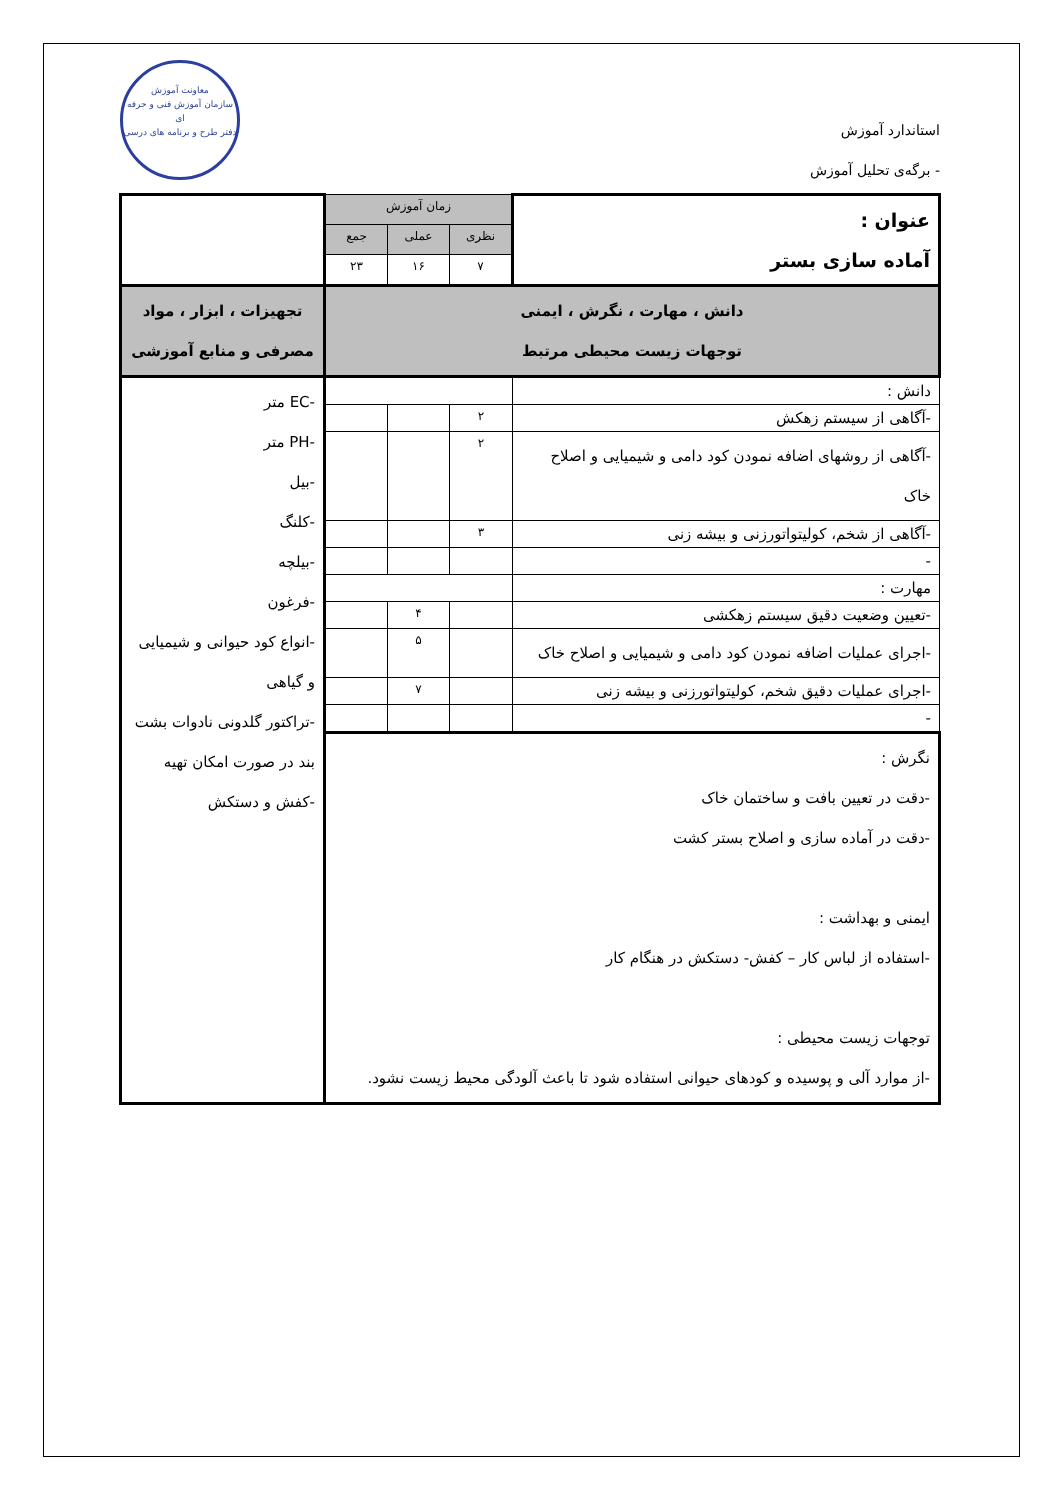استاندارد آموزش
- برگه‌ی تحلیل آموزش
معاونت آموزش
سازمان آموزش فنی و حرفه ای
دفتر طرح و برنامه های درسی
| عنوان : آماده سازی بستر | زمان آموزش | | | |
| | نظری | عملی | جمع | |
| | ۷ | ۱۶ | ۲۳ | |
| دانش ، مهارت ، نگرش ، ایمنی توجهات زیست محیطی مرتبط | | | | تجهیزات ، ابزار ، مواد مصرفی و منابع آموزشی |
| دانش : | | | | -EC متر -PH متر -بیل -کلنگ -بیلچه -فرغون -انواع کود حیوانی و شیمیایی و گیاهی -تراکتور گلدونی نادوات بشت بند در صورت امکان تهیه -کفش و دستکش |
| -آگاهی از سیستم زهکش | ۲ | | | |
| -آگاهی از روشهای اضافه نمودن کود دامی و شیمیایی و اصلاح خاک | ۲ | | | |
| -آگاهی از شخم، کولیتواتورزنی و بیشه زنی | ۳ | | | |
| - | | | | |
| مهارت : | | | | |
| -تعیین وضعیت دقیق سیستم زهکشی | | ۴ | | |
| -اجرای عملیات اضافه نمودن کود دامی و شیمیایی و اصلاح خاک | | ۵ | | |
| -اجرای عملیات دقیق شخم، کولیتواتورزنی و بیشه زنی | | ۷ | | |
| - | | | | |
| نگرش : -دقت در تعیین بافت و ساختمان خاک -دقت در آماده سازی و اصلاح بستر کشت ایمنی و بهداشت : -استفاده از لباس کار – کفش- دستکش در هنگام کار توجهات زیست محیطی : -از موارد آلی و پوسیده و کودهای حیوانی استفاده شود تا باعث آلودگی محیط زیست نشود. | | | | |